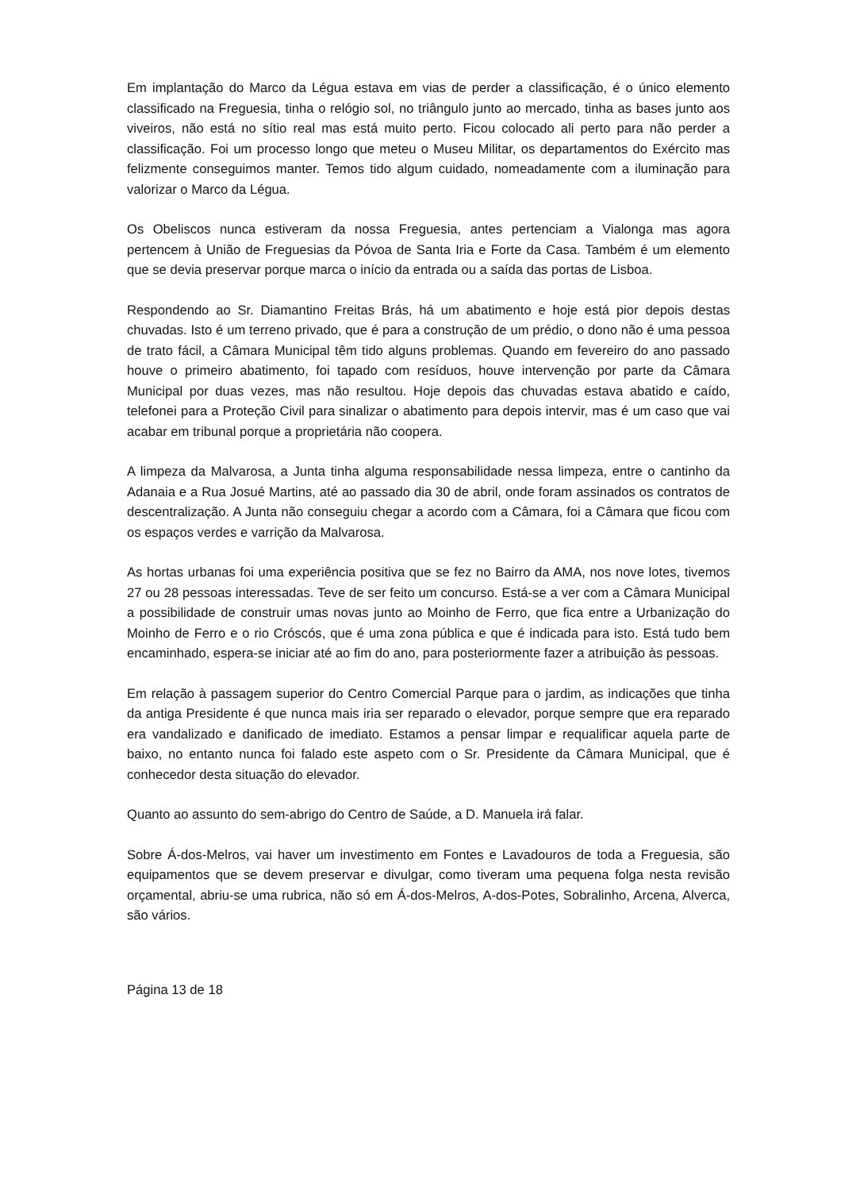Em implantação do Marco da Légua estava em vias de perder a classificação, é o único elemento classificado na Freguesia, tinha o relógio sol, no triângulo junto ao mercado, tinha as bases junto aos viveiros, não está no sítio real mas está muito perto. Ficou colocado ali perto para não perder a classificação. Foi um processo longo que meteu o Museu Militar, os departamentos do Exército mas felizmente conseguimos manter. Temos tido algum cuidado, nomeadamente com a iluminação para valorizar o Marco da Légua.
Os Obeliscos nunca estiveram da nossa Freguesia, antes pertenciam a Vialonga mas agora pertencem à União de Freguesias da Póvoa de Santa Iria e Forte da Casa. Também é um elemento que se devia preservar porque marca o início da entrada ou a saída das portas de Lisboa.
Respondendo ao Sr. Diamantino Freitas Brás, há um abatimento e hoje está pior depois destas chuvadas. Isto é um terreno privado, que é para a construção de um prédio, o dono não é uma pessoa de trato fácil, a Câmara Municipal têm tido alguns problemas. Quando em fevereiro do ano passado houve o primeiro abatimento, foi tapado com resíduos, houve intervenção por parte da Câmara Municipal por duas vezes, mas não resultou. Hoje depois das chuvadas estava abatido e caído, telefonei para a Proteção Civil para sinalizar o abatimento para depois intervir, mas é um caso que vai acabar em tribunal porque a proprietária não coopera.
A limpeza da Malvarosa, a Junta tinha alguma responsabilidade nessa limpeza, entre o cantinho da Adanaia e a Rua Josué Martins, até ao passado dia 30 de abril, onde foram assinados os contratos de descentralização. A Junta não conseguiu chegar a acordo com a Câmara, foi a Câmara que ficou com os espaços verdes e varrição da Malvarosa.
As hortas urbanas foi uma experiência positiva que se fez no Bairro da AMA, nos nove lotes, tivemos 27 ou 28 pessoas interessadas. Teve de ser feito um concurso. Está-se a ver com a Câmara Municipal a possibilidade de construir umas novas junto ao Moinho de Ferro, que fica entre a Urbanização do Moinho de Ferro e o rio Cróscós, que é uma zona pública e que é indicada para isto. Está tudo bem encaminhado, espera-se iniciar até ao fim do ano, para posteriormente fazer a atribuição às pessoas.
Em relação à passagem superior do Centro Comercial Parque para o jardim, as indicações que tinha da antiga Presidente é que nunca mais iria ser reparado o elevador, porque sempre que era reparado era vandalizado e danificado de imediato. Estamos a pensar limpar e requalificar aquela parte de baixo, no entanto nunca foi falado este aspeto com o Sr. Presidente da Câmara Municipal, que é conhecedor desta situação do elevador.
Quanto ao assunto do sem-abrigo do Centro de Saúde, a D. Manuela irá falar.
Sobre Á-dos-Melros, vai haver um investimento em Fontes e Lavadouros de toda a Freguesia, são equipamentos que se devem preservar e divulgar, como tiveram uma pequena folga nesta revisão orçamental, abriu-se uma rubrica, não só em Á-dos-Melros, A-dos-Potes, Sobralinho, Arcena, Alverca, são vários.
Página 13 de 18